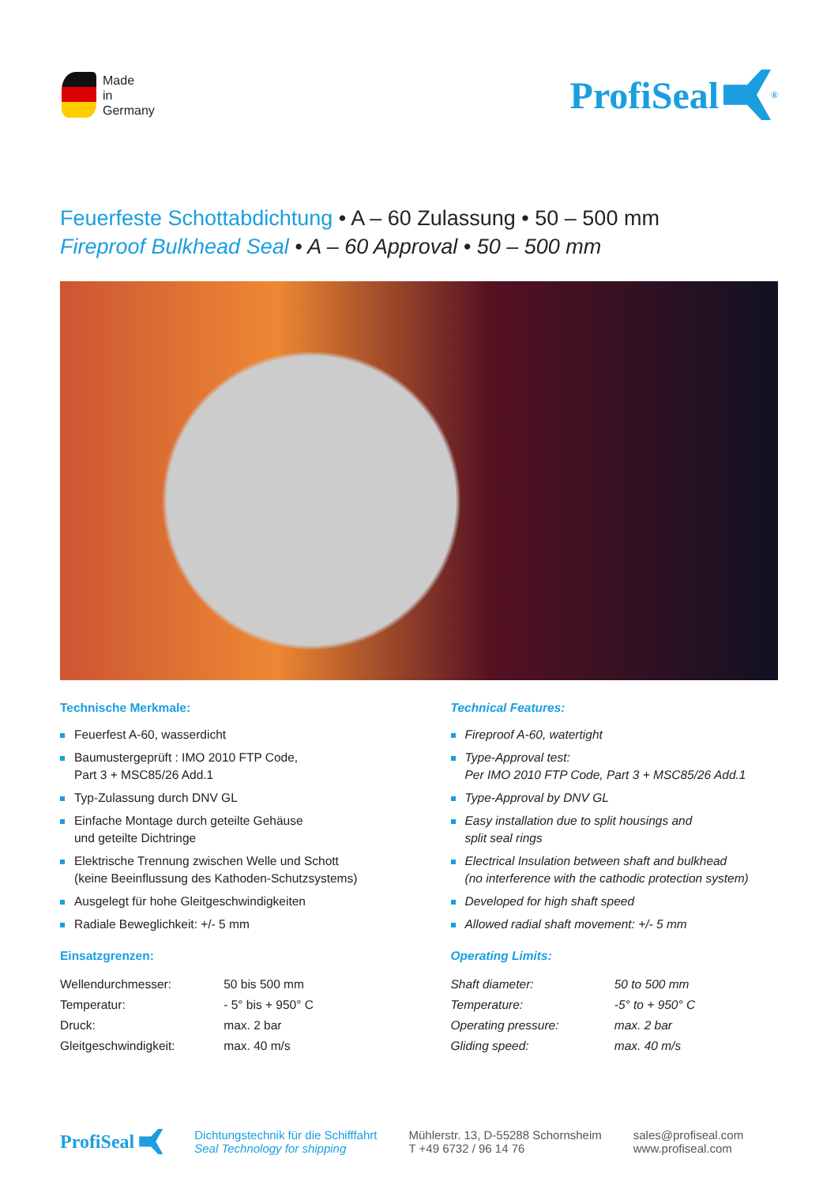Made
in
Germany
ProfiSeal<sup>®</sup>
Feuerfeste Schottabdichtung • A – 60 Zulassung • 50 – 500 mm
Fireproof Bulkhead Seal • A – 60 Approval • 50 – 500 mm
Technische Merkmale:
Feuerfest A-60, wasserdicht
Baumustergeprüft : IMO 2010 FTP Code,
Part 3 + MSC85/26 Add.1
Typ-Zulassung durch DNV GL
Einfache Montage durch geteilte Gehäuse
und geteilte Dichtringe
Elektrische Trennung zwischen Welle und Schott
(keine Beeinflussung des Kathoden-Schutzsystems)
Ausgelegt für hohe Gleitgeschwindigkeiten
Radiale Beweglichkeit: +/- 5 mm
Einsatzgrenzen:
| Wellendurchmesser: | 50 bis 500 mm |
| Temperatur: | - 5° bis + 950° C |
| Druck: | max. 2 bar |
| Gleitgeschwindigkeit: | max. 40 m/s |
Technical Features:
Fireproof A-60, watertight
Type-Approval test:
Per IMO 2010 FTP Code, Part 3 + MSC85/26 Add.1
Type-Approval by DNV GL
Easy installation due to split housings and
split seal rings
Electrical Insulation between shaft and bulkhead
(no interference with the cathodic protection system)
Developed for high shaft speed
Allowed radial shaft movement: +/- 5 mm
Operating Limits:
| Shaft diameter: | 50 to 500 mm |
| Temperature: | -5° to + 950° C |
| Operating pressure: | max. 2 bar |
| Gliding speed: | max. 40 m/s |
ProfiSeal
Dichtungstechnik für die Schifffahrt
Seal Technology for shipping
Mühlerstr. 13, D-55288 Schornsheim
T +49 6732 / 96 14 76
sales@profiseal.com
www.profiseal.com